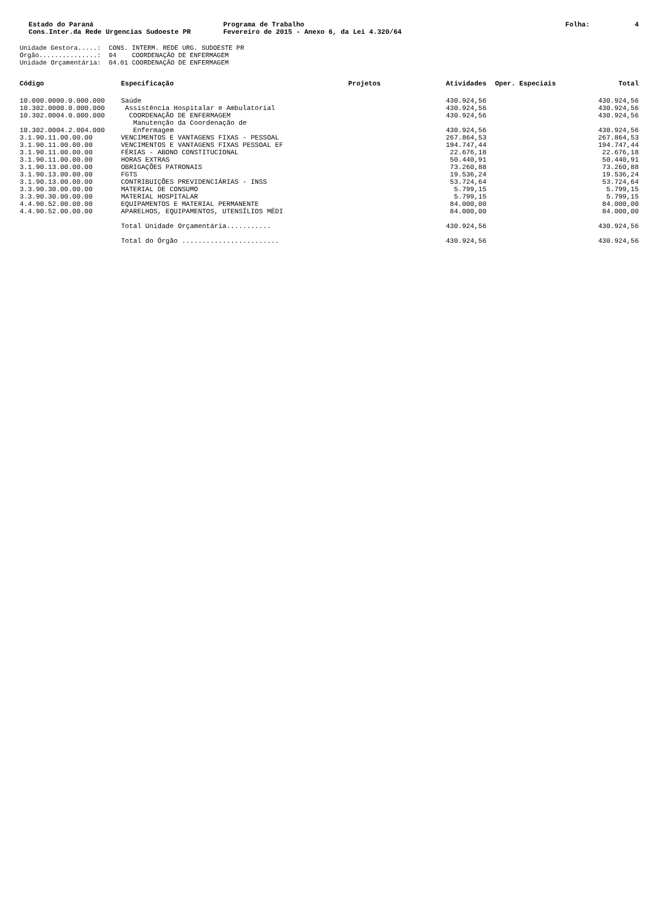Estado do Paraná Cons.Inter.da Rede Urgencias Sudoeste PR
Programa de Trabalho Fevereiro de 2015 - Anexo 6, da Lei 4.320/64
Folha: 4
Unidade Gestora.....: CONS. INTERM. REDE URG. SUDOESTE PR Órgão...............: 04 COORDENAÇÃO DE ENFERMAGEM Unidade Orçamentária: 04.01 COORDENAÇÃO DE ENFERMAGEM
| Código | Especificação | Projetos | Atividades | Oper. Especiais | Total |
| --- | --- | --- | --- | --- | --- |
| 10.000.0000.0.000.000 | Saúde | | 430.924,56 | | 430.924,56 |
| 10.302.0000.0.000.000 | Assistência Hospitalar e Ambulatorial | | 430.924,56 | | 430.924,56 |
| 10.302.0004.0.000.000 | COORDENAÇÃO DE ENFERMAGEM | | 430.924,56 | | 430.924,56 |
| 10.302.0004.2.004.000 | Manutenção da Coordenação de Enfermagem | | 430.924,56 | | 430.924,56 |
| 3.1.90.11.00.00.00 | VENCIMENTOS E VANTAGENS FIXAS - PESSOAL | | 267.864,53 | | 267.864,53 |
| 3.1.90.11.00.00.00 | VENCIMENTOS E VANTAGENS FIXAS PESSOAL EF | | 194.747,44 | | 194.747,44 |
| 3.1.90.11.00.00.00 | FÉRIAS - ABONO CONSTITUCIONAL | | 22.676,18 | | 22.676,18 |
| 3.1.90.11.00.00.00 | HORAS EXTRAS | | 50.440,91 | | 50.440,91 |
| 3.1.90.13.00.00.00 | OBRIGAÇÕES PATRONAIS | | 73.260,88 | | 73.260,88 |
| 3.1.90.13.00.00.00 | FGTS | | 19.536,24 | | 19.536,24 |
| 3.1.90.13.00.00.00 | CONTRIBUIÇÕES PREVIDENCIÁRIAS - INSS | | 53.724,64 | | 53.724,64 |
| 3.3.90.30.00.00.00 | MATERIAL DE CONSUMO | | 5.799,15 | | 5.799,15 |
| 3.3.90.30.00.00.00 | MATERIAL HOSPITALAR | | 5.799,15 | | 5.799,15 |
| 4.4.90.52.00.00.00 | EQUIPAMENTOS E MATERIAL PERMANENTE | | 84.000,00 | | 84.000,00 |
| 4.4.90.52.00.00.00 | APARELHOS, EQUIPAMENTOS, UTENSÍLIOS MÉDI | | 84.000,00 | | 84.000,00 |
| | Total Unidade Orçamentária........... | | 430.924,56 | | 430.924,56 |
| | Total do Órgão ........................ | | 430.924,56 | | 430.924,56 |